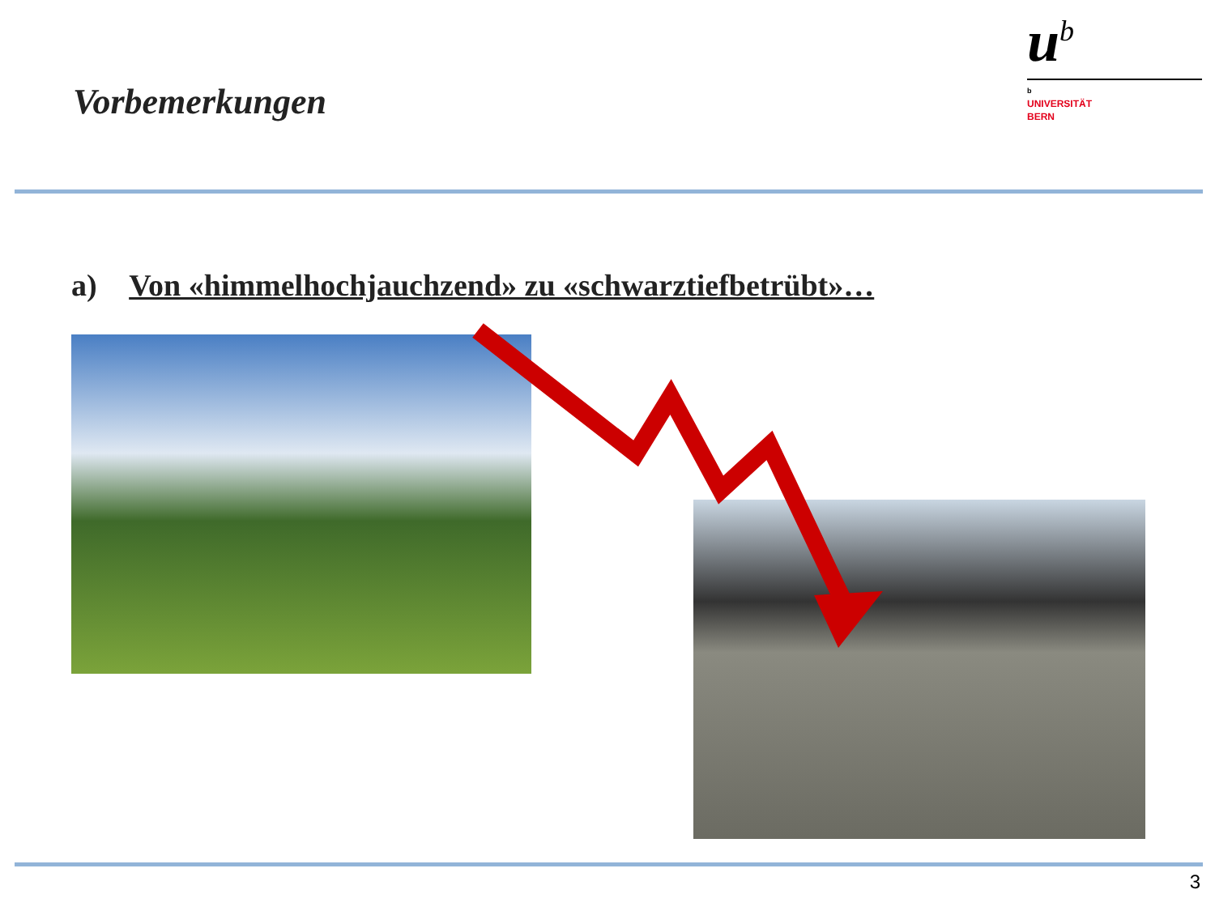Vorbemerkungen
u<sup>b</sup>
b
UNIVERSITÄT
BERN
a) Von «himmelhochjauchzend» zu «schwarztiefbetrübt»…
3